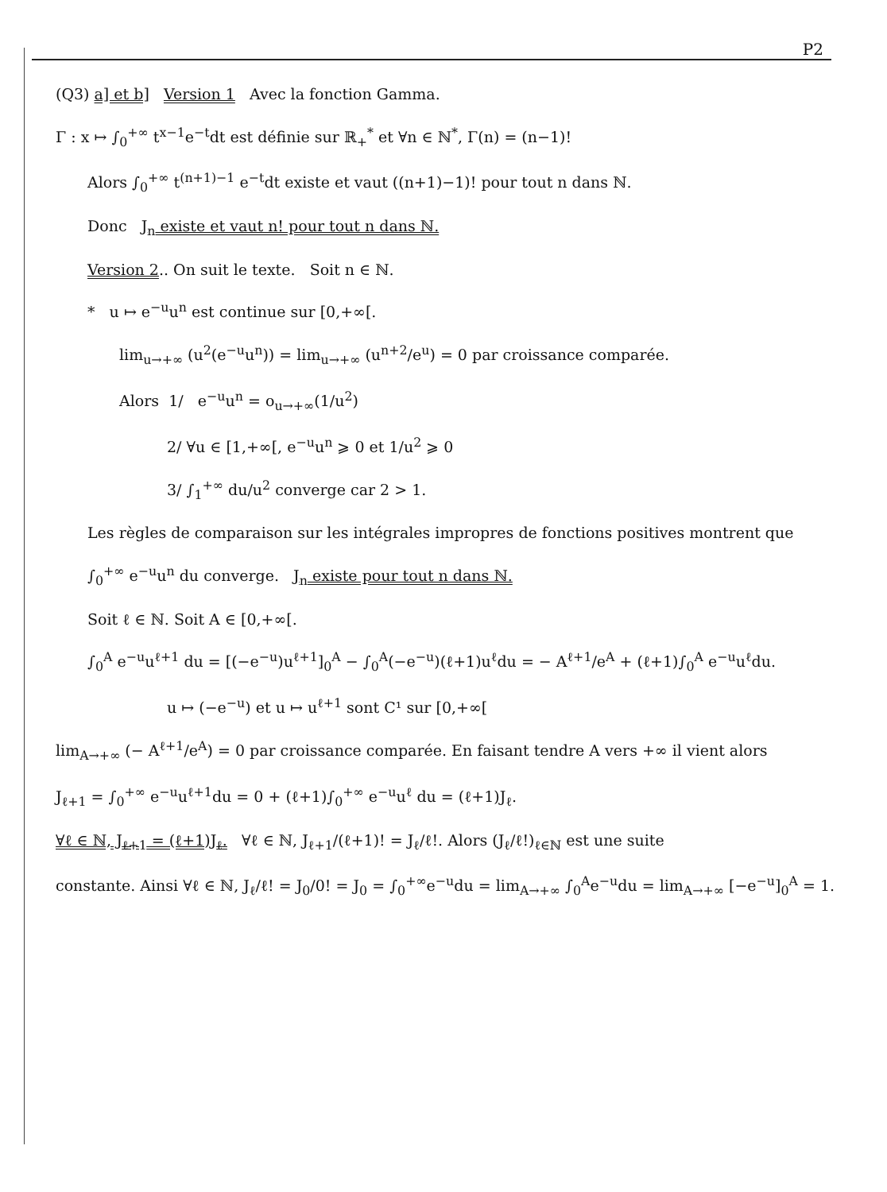P2
(Q3) a] et b] Version 1 Avec la fonction Gamma.
Γ : x ↦ ∫<sub>0</sub><sup>+∞</sup> t<sup>x−1</sup>e<sup>−t</sup>dt est définie sur ℝ<sub>+</sub><sup>*</sup> et ∀n ∈ ℕ<sup>*</sup>, Γ(n) = (n−1)!
Alors ∫<sub>0</sub><sup>+∞</sup> t<sup>(n+1)−1</sup> e<sup>−t</sup>dt existe et vaut ((n+1)−1)! pour tout n dans ℕ.
Donc J<sub>n</sub> existe et vaut n! pour tout n dans ℕ.
Version 2.. On suit le texte. Soit n ∈ ℕ.
* u ↦ e<sup>−u</sup>u<sup>n</sup> est continue sur [0,+∞[.
lim<sub>u→+∞</sub> (u<sup>2</sup>(e<sup>−u</sup>u<sup>n</sup>)) = lim<sub>u→+∞</sub> (u<sup>n+2</sup>/e<sup>u</sup>) = 0 par croissance comparée.
Alors 1/ e<sup>−u</sup>u<sup>n</sup> = o<sub>u→+∞</sub>(1/u<sup>2</sup>)
2/ ∀u ∈ [1,+∞[, e<sup>−u</sup>u<sup>n</sup> ⩾ 0 et 1/u<sup>2</sup> ⩾ 0
3/ ∫<sub>1</sub><sup>+∞</sup> du/u<sup>2</sup> converge car 2 > 1.
Les règles de comparaison sur les intégrales impropres de fonctions positives montrent que
∫<sub>0</sub><sup>+∞</sup> e<sup>−u</sup>u<sup>n</sup> du converge. J<sub>n</sub> existe pour tout n dans ℕ.
Soit ℓ ∈ ℕ. Soit A ∈ [0,+∞[.
∫<sub>0</sub><sup>A</sup> e<sup>−u</sup>u<sup>ℓ+1</sup> du = [(−e<sup>−u</sup>)u<sup>ℓ+1</sup>]<sub>0</sub><sup>A</sup> − ∫<sub>0</sub><sup>A</sup>(−e<sup>−u</sup>)(ℓ+1)u<sup>ℓ</sup>du = − A<sup>ℓ+1</sup>/e<sup>A</sup> + (ℓ+1)∫<sub>0</sub><sup>A</sup> e<sup>−u</sup>u<sup>ℓ</sup>du.
u ↦ (−e<sup>−u</sup>) et u ↦ u<sup>ℓ+1</sup> sont C¹ sur [0,+∞[
lim<sub>A→+∞</sub> (− A<sup>ℓ+1</sup>/e<sup>A</sup>) = 0 par croissance comparée. En faisant tendre A vers +∞ il vient alors
J<sub>ℓ+1</sub> = ∫<sub>0</sub><sup>+∞</sup> e<sup>−u</sup>u<sup>ℓ+1</sup>du = 0 + (ℓ+1)∫<sub>0</sub><sup>+∞</sup> e<sup>−u</sup>u<sup>ℓ</sup> du = (ℓ+1)J<sub>ℓ</sub>.
∀ℓ ∈ ℕ, J<sub>ℓ+1</sub> = (ℓ+1)J<sub>ℓ</sub>. ∀ℓ ∈ ℕ, J<sub>ℓ+1</sub>/(ℓ+1)! = J<sub>ℓ</sub>/ℓ!. Alors (J<sub>ℓ</sub>/ℓ!)<sub>ℓ∈ℕ</sub> est une suite
constante. Ainsi ∀ℓ ∈ ℕ, J<sub>ℓ</sub>/ℓ! = J<sub>0</sub>/0! = J<sub>0</sub> = ∫<sub>0</sub><sup>+∞</sup>e<sup>−u</sup>du = lim<sub>A→+∞</sub> ∫<sub>0</sub><sup>A</sup>e<sup>−u</sup>du = lim<sub>A→+∞</sub> [−e<sup>−u</sup>]<sub>0</sub><sup>A</sup> = 1.